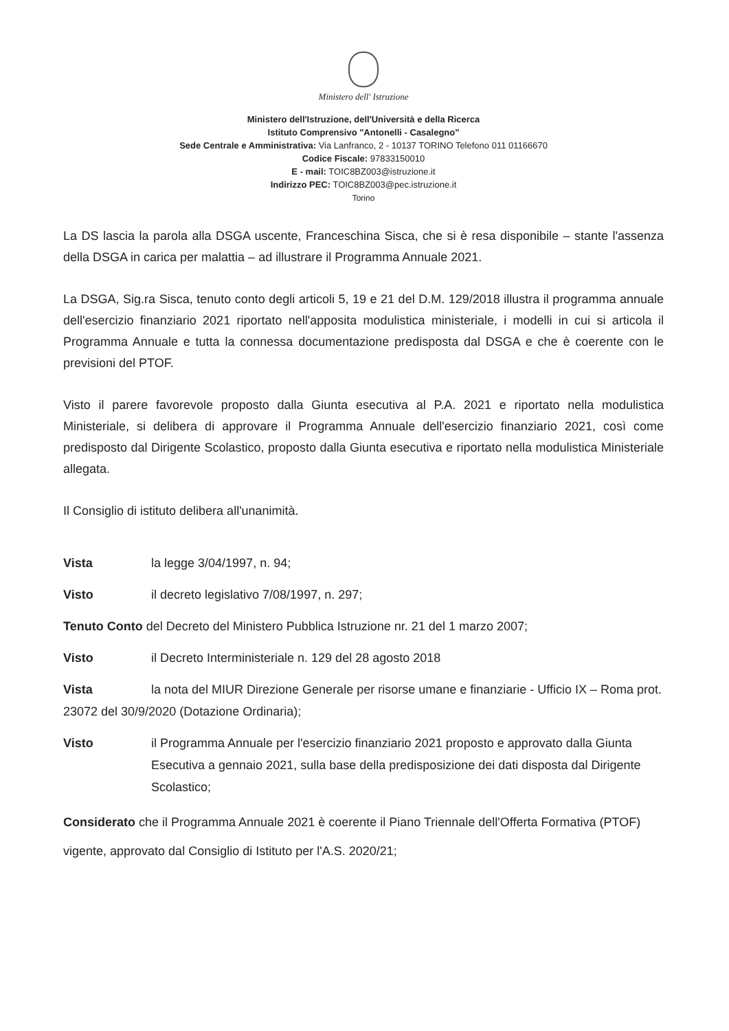Ministero dell' Istruzione
Ministero dell'Istruzione, dell'Università e della Ricerca
Istituto Comprensivo "Antonelli - Casalegno"
Sede Centrale e Amministrativa: Via Lanfranco, 2 - 10137 TORINO Telefono 011 01166670
Codice Fiscale: 97833150010
E - mail: TOIC8BZ003@istruzione.it
Indirizzo PEC: TOIC8BZ003@pec.istruzione.it
Torino
La DS lascia la parola alla DSGA uscente, Franceschina Sisca, che si è resa disponibile – stante l'assenza della DSGA in carica per malattia – ad illustrare il Programma Annuale 2021.
La DSGA, Sig.ra Sisca, tenuto conto degli articoli 5, 19 e 21 del D.M. 129/2018 illustra il programma annuale dell'esercizio finanziario 2021 riportato nell'apposita modulistica ministeriale, i modelli in cui si articola il Programma Annuale e tutta la connessa documentazione predisposta dal DSGA e che è coerente con le previsioni del PTOF.
Visto il parere favorevole proposto dalla Giunta esecutiva al P.A. 2021 e riportato nella modulistica Ministeriale, si delibera di approvare il Programma Annuale dell'esercizio finanziario 2021, così come predisposto dal Dirigente Scolastico, proposto dalla Giunta esecutiva e riportato nella modulistica Ministeriale allegata.
Il Consiglio di istituto delibera all'unanimità.
Vista la legge 3/04/1997, n. 94;
Visto il decreto legislativo 7/08/1997, n. 297;
Tenuto Conto del Decreto del Ministero Pubblica Istruzione nr. 21 del 1 marzo 2007;
Visto il Decreto Interministeriale n. 129 del 28 agosto 2018
Vista la nota del MIUR Direzione Generale per risorse umane e finanziarie - Ufficio IX – Roma prot. 23072 del 30/9/2020 (Dotazione Ordinaria);
Visto il Programma Annuale per l'esercizio finanziario 2021 proposto e approvato dalla Giunta Esecutiva a gennaio 2021, sulla base della predisposizione dei dati disposta dal Dirigente Scolastico;
Considerato che il Programma Annuale 2021 è coerente il Piano Triennale dell'Offerta Formativa (PTOF) vigente, approvato dal Consiglio di Istituto per l'A.S. 2020/21;